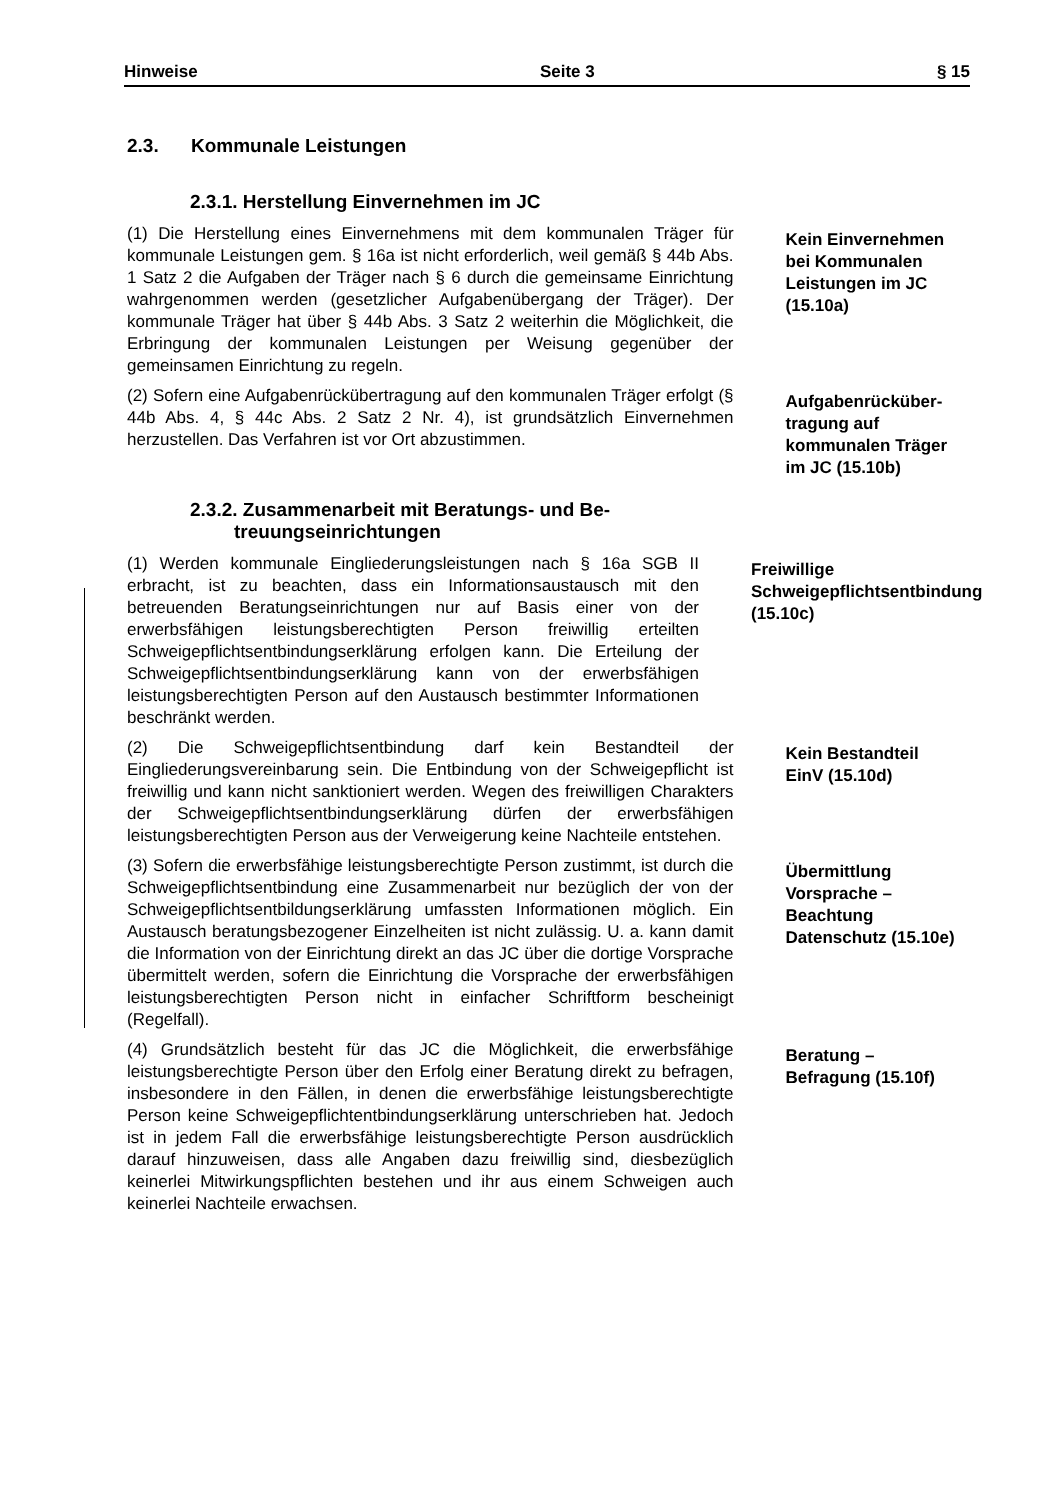Hinweise Seite 3 § 15
2.3. Kommunale Leistungen
2.3.1. Herstellung Einvernehmen im JC
(1) Die Herstellung eines Einvernehmens mit dem kommunalen Träger für kommunale Leistungen gem. § 16a ist nicht erforderlich, weil gemäß § 44b Abs. 1 Satz 2 die Aufgaben der Träger nach § 6 durch die gemeinsame Einrichtung wahrgenommen werden (gesetzlicher Aufgabenübergang der Träger). Der kommunale Träger hat über § 44b Abs. 3 Satz 2 weiterhin die Möglichkeit, die Erbringung der kommunalen Leistungen per Weisung gegenüber der gemeinsamen Einrichtung zu regeln.
Kein Einvernehmen bei Kommunalen Leistungen im JC (15.10a)
(2) Sofern eine Aufgabenrückübertragung auf den kommunalen Träger erfolgt (§ 44b Abs. 4, § 44c Abs. 2 Satz 2 Nr. 4), ist grundsätzlich Einvernehmen herzustellen. Das Verfahren ist vor Ort abzustimmen.
Aufgabenrücküber-tragung auf kommunalen Träger im JC (15.10b)
2.3.2. Zusammenarbeit mit Beratungs- und Be-
treuungseinrichtungen
(1) Werden kommunale Eingliederungsleistungen nach § 16a SGB II erbracht, ist zu beachten, dass ein Informationsaustausch mit den betreuenden Beratungseinrichtungen nur auf Basis einer von der erwerbsfähigen leistungsberechtigten Person freiwillig erteilten Schweigepflichtsentbindungserklärung erfolgen kann. Die Erteilung der Schweigepflichtsentbindungserklärung kann von der erwerbsfähigen leistungsberechtigten Person auf den Austausch bestimmter Informationen beschränkt werden.
Freiwillige Schweigepflichtsentbindung (15.10c)
(2) Die Schweigepflichtsentbindung darf kein Bestandteil der Eingliederungsvereinbarung sein. Die Entbindung von der Schweigepflicht ist freiwillig und kann nicht sanktioniert werden. Wegen des freiwilligen Charakters der Schweigepflichtsentbindungserklärung dürfen der erwerbsfähigen leistungsberechtigten Person aus der Verweigerung keine Nachteile entstehen.
Kein Bestandteil EinV (15.10d)
(3) Sofern die erwerbsfähige leistungsberechtigte Person zustimmt, ist durch die Schweigepflichtsentbindung eine Zusammenarbeit nur bezüglich der von der Schweigepflichtsentbildungserklärung umfassten Informationen möglich. Ein Austausch beratungsbezogener Einzelheiten ist nicht zulässig. U. a. kann damit die Information von der Einrichtung direkt an das JC über die dortige Vorsprache übermittelt werden, sofern die Einrichtung die Vorsprache der erwerbsfähigen leistungsberechtigten Person nicht in einfacher Schriftform bescheinigt (Regelfall).
Übermittlung Vorsprache – Beachtung Datenschutz (15.10e)
(4) Grundsätzlich besteht für das JC die Möglichkeit, die erwerbsfähige leistungsberechtigte Person über den Erfolg einer Beratung direkt zu befragen, insbesondere in den Fällen, in denen die erwerbsfähige leistungsberechtigte Person keine Schweigepflichtentbindungserklärung unterschrieben hat. Jedoch ist in jedem Fall die erwerbsfähige leistungsberechtigte Person ausdrücklich darauf hinzuweisen, dass alle Angaben dazu freiwillig sind, diesbezüglich keinerlei Mitwirkungspflichten bestehen und ihr aus einem Schweigen auch keinerlei Nachteile erwachsen.
Beratung – Befragung (15.10f)